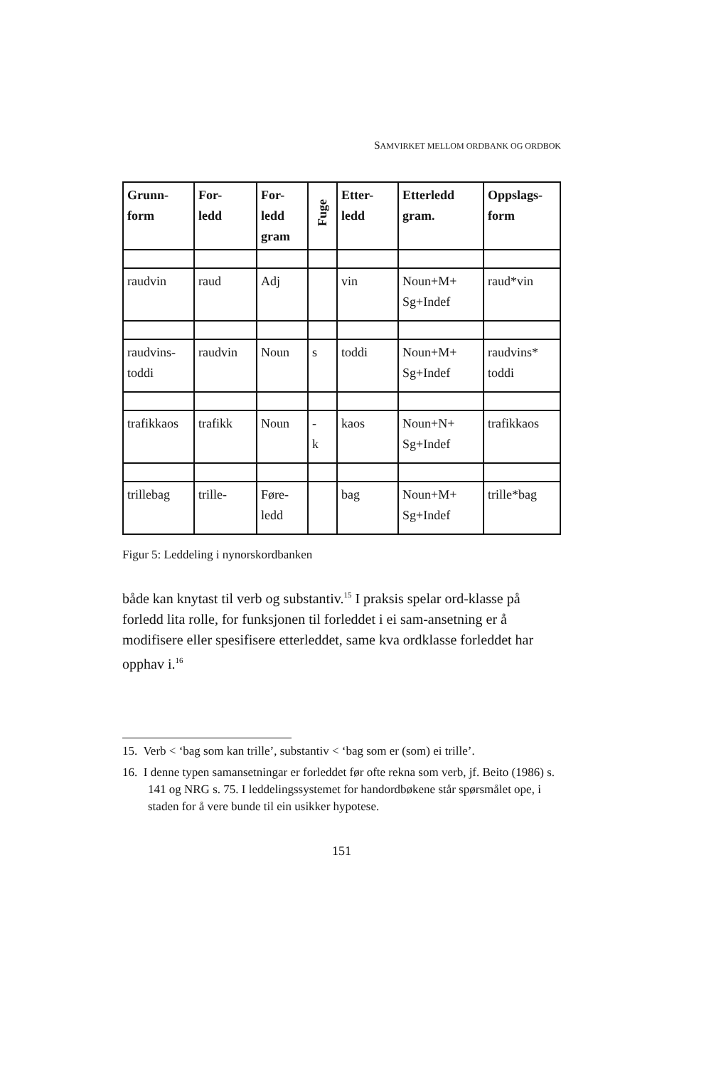SAMVIRKET MELLOM ORDBANK OG ORDBOK
| Grunn- form | For- ledd | For- ledd gram | Fuge | Etter- ledd | Etterledd gram. | Oppslags- form |
| --- | --- | --- | --- | --- | --- | --- |
| raudvin | raud | Adj | | vin | Noun+M+ Sg+Indef | raud*vin |
| raudvins- toddi | raudvin | Noun | s | toddi | Noun+M+ Sg+Indef | raudvins* toddi |
| trafikkaos | trafikk | Noun | - k | kaos | Noun+N+ Sg+Indef | trafikkaos |
| trillebag | trille- | Føre- ledd | | bag | Noun+M+ Sg+Indef | trille*bag |
Figur 5: Leddeling i nynorskordbanken
både kan knytast til verb og substantiv.<sup>15</sup> I praksis spelar ord-klasse på forledd lita rolle, for funksjonen til forleddet i ei sam-ansetning er å modifisere eller spesifisere etterleddet, same kva ordklasse forleddet har opphav i.<sup>16</sup>
15. Verb < ‘bag som kan trille’, substantiv < ‘bag som er (som) ei trille’.
16. I denne typen samansetningar er forleddet før ofte rekna som verb, jf. Beito (1986) s. 141 og NRG s. 75. I leddelingssystemet for handordbøkene står spørsmålet ope, i staden for å vere bunde til ein usikker hypotese.
151